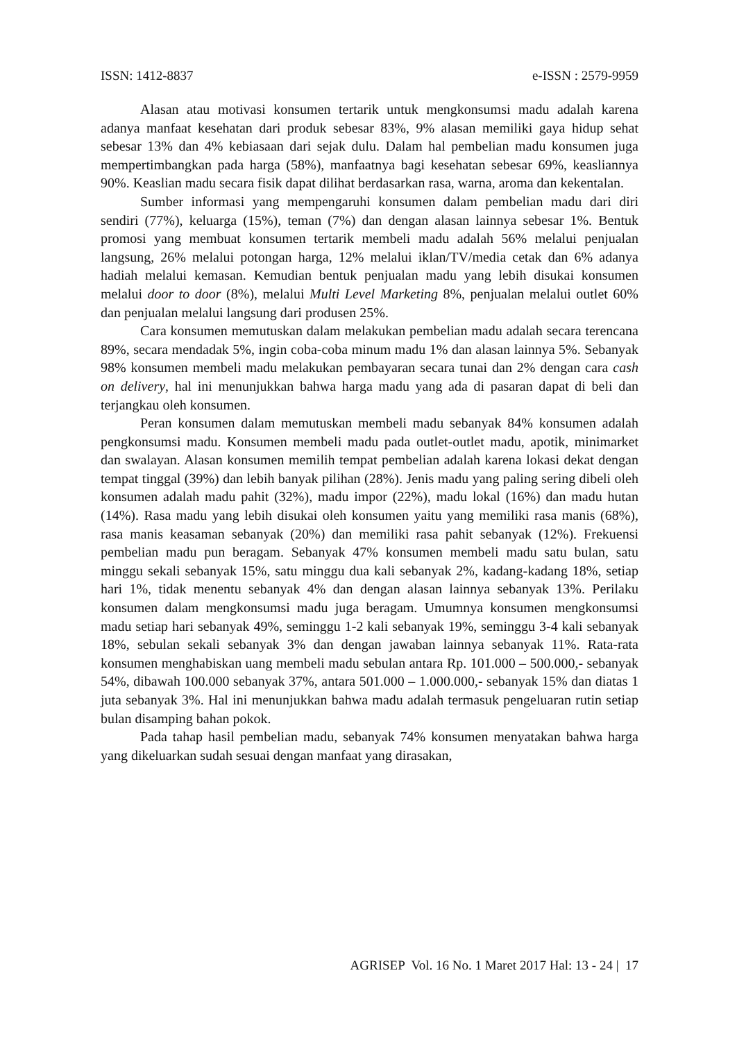ISSN: 1412-8837 e-ISSN : 2579-9959
Alasan atau motivasi konsumen tertarik untuk mengkonsumsi madu adalah karena adanya manfaat kesehatan dari produk sebesar 83%, 9% alasan memiliki gaya hidup sehat sebesar 13% dan 4% kebiasaan dari sejak dulu. Dalam hal pembelian madu konsumen juga mempertimbangkan pada harga (58%), manfaatnya bagi kesehatan sebesar 69%, keasliannya 90%. Keaslian madu secara fisik dapat dilihat berdasarkan rasa, warna, aroma dan kekentalan.
Sumber informasi yang mempengaruhi konsumen dalam pembelian madu dari diri sendiri (77%), keluarga (15%), teman (7%) dan dengan alasan lainnya sebesar 1%. Bentuk promosi yang membuat konsumen tertarik membeli madu adalah 56% melalui penjualan langsung, 26% melalui potongan harga, 12% melalui iklan/TV/media cetak dan 6% adanya hadiah melalui kemasan. Kemudian bentuk penjualan madu yang lebih disukai konsumen melalui door to door (8%), melalui Multi Level Marketing 8%, penjualan melalui outlet 60% dan penjualan melalui langsung dari produsen 25%.
Cara konsumen memutuskan dalam melakukan pembelian madu adalah secara terencana 89%, secara mendadak 5%, ingin coba-coba minum madu 1% dan alasan lainnya 5%. Sebanyak 98% konsumen membeli madu melakukan pembayaran secara tunai dan 2% dengan cara cash on delivery, hal ini menunjukkan bahwa harga madu yang ada di pasaran dapat di beli dan terjangkau oleh konsumen.
Peran konsumen dalam memutuskan membeli madu sebanyak 84% konsumen adalah pengkonsumsi madu. Konsumen membeli madu pada outlet-outlet madu, apotik, minimarket dan swalayan. Alasan konsumen memilih tempat pembelian adalah karena lokasi dekat dengan tempat tinggal (39%) dan lebih banyak pilihan (28%). Jenis madu yang paling sering dibeli oleh konsumen adalah madu pahit (32%), madu impor (22%), madu lokal (16%) dan madu hutan (14%). Rasa madu yang lebih disukai oleh konsumen yaitu yang memiliki rasa manis (68%), rasa manis keasaman sebanyak (20%) dan memiliki rasa pahit sebanyak (12%). Frekuensi pembelian madu pun beragam. Sebanyak 47% konsumen membeli madu satu bulan, satu minggu sekali sebanyak 15%, satu minggu dua kali sebanyak 2%, kadang-kadang 18%, setiap hari 1%, tidak menentu sebanyak 4% dan dengan alasan lainnya sebanyak 13%. Perilaku konsumen dalam mengkonsumsi madu juga beragam. Umumnya konsumen mengkonsumsi madu setiap hari sebanyak 49%, seminggu 1-2 kali sebanyak 19%, seminggu 3-4 kali sebanyak 18%, sebulan sekali sebanyak 3% dan dengan jawaban lainnya sebanyak 11%. Rata-rata konsumen menghabiskan uang membeli madu sebulan antara Rp. 101.000 – 500.000,- sebanyak 54%, dibawah 100.000 sebanyak 37%, antara 501.000 – 1.000.000,- sebanyak 15% dan diatas 1 juta sebanyak 3%. Hal ini menunjukkan bahwa madu adalah termasuk pengeluaran rutin setiap bulan disamping bahan pokok.
Pada tahap hasil pembelian madu, sebanyak 74% konsumen menyatakan bahwa harga yang dikeluarkan sudah sesuai dengan manfaat yang dirasakan,
AGRISEP Vol. 16 No. 1 Maret 2017 Hal: 13 - 24 | 17